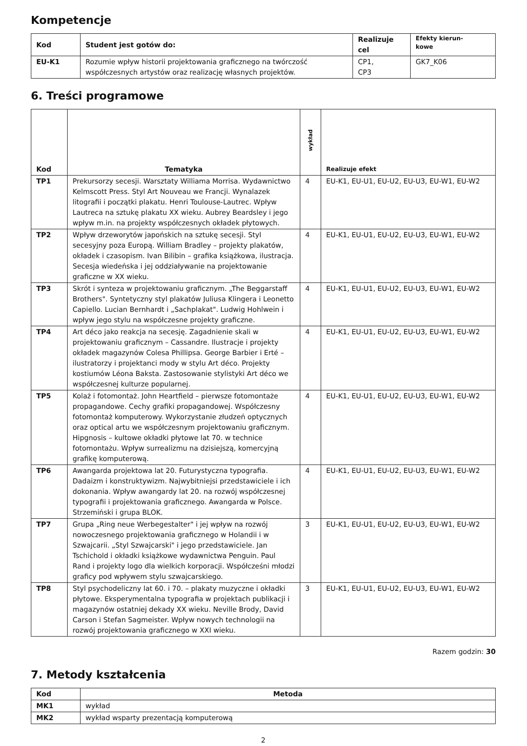Kompetencje
| Kod | Student jest gotów do: | Realizuje cel | Efekty kierun- kowe |
| --- | --- | --- | --- |
| EU-K1 | Rozumie wpływ historii projektowania graficznego na twórczość współczesnych artystów oraz realizację własnych projektów. | CP1, CP3 | GK7_K06 |
6. Treści programowe
| Kod | Tematyka | wykład | Realizuje efekt |
| --- | --- | --- | --- |
| TP1 | Prekursorzy secesji. Warsztaty Williama Morrisa. Wydawnictwo Kelmscott Press. Styl Art Nouveau we Francji. Wynalazek litografii i początki plakatu. Henri Toulouse-Lautrec. Wpływ Lautreca na sztukę plakatu XX wieku. Aubrey Beardsley i jego wpływ m.in. na projekty współczesnych okładek płytowych. | 4 | EU-K1, EU-U1, EU-U2, EU-U3, EU-W1, EU-W2 |
| TP2 | Wpływ drzeworytów japońskich na sztukę secesji. Styl secesyjny poza Europą. William Bradley – projekty plakatów, okładek i czasopism. Ivan Bilibin – grafika książkowa, ilustracja. Secesja wiedeńska i jej oddziaływanie na projektowanie graficzne w XX wieku. | 4 | EU-K1, EU-U1, EU-U2, EU-U3, EU-W1, EU-W2 |
| TP3 | Skrót i synteza w projektowaniu graficznym. „The Beggarstaff Brothers". Syntetyczny styl plakatów Juliusa Klingera i Leonetto Capiello. Lucian Bernhardt i „Sachplakat". Ludwig Hohlwein i wpływ jego stylu na współczesne projekty graficzne. | 4 | EU-K1, EU-U1, EU-U2, EU-U3, EU-W1, EU-W2 |
| TP4 | Art déco jako reakcja na secesję. Zagadnienie skali w projektowaniu graficznym – Cassandre. Ilustracje i projekty okładek magazynów Colesa Phillipsa. George Barbier i Erté – ilustratorzy i projektanci mody w stylu Art déco. Projekty kostiumów Léona Baksta. Zastosowanie stylistyki Art déco we współczesnej kulturze popularnej. | 4 | EU-K1, EU-U1, EU-U2, EU-U3, EU-W1, EU-W2 |
| TP5 | Kolaż i fotomontaż. John Heartfield – pierwsze fotomontaże propagandowe. Cechy grafiki propagandowej. Współczesny fotomontaż komputerowy. Wykorzystanie złudzeń optycznych oraz optical artu we współczesnym projektowaniu graficznym. Hipgnosis – kultowe okładki płytowe lat 70. w technice fotomontażu. Wpływ surrealizmu na dzisiejszą, komercyjną grafikę komputerową. | 4 | EU-K1, EU-U1, EU-U2, EU-U3, EU-W1, EU-W2 |
| TP6 | Awangarda projektowa lat 20. Futurystyczna typografia. Dadaizm i konstruktywizm. Najwybitniejsi przedstawiciele i ich dokonania. Wpływ awangardy lat 20. na rozwój współczesnej typografii i projektowania graficznego. Awangarda w Polsce. Strzemiński i grupa BLOK. | 4 | EU-K1, EU-U1, EU-U2, EU-U3, EU-W1, EU-W2 |
| TP7 | Grupa „Ring neue Werbegestalter" i jej wpływ na rozwój nowoczesnego projektowania graficznego w Holandii i w Szwajcarii. „Styl Szwajcarski" i jego przedstawiciele. Jan Tschichold i okładki książkowe wydawnictwa Penguin. Paul Rand i projekty logo dla wielkich korporacji. Współcześni młodzi graficy pod wpływem stylu szwajcarskiego. | 3 | EU-K1, EU-U1, EU-U2, EU-U3, EU-W1, EU-W2 |
| TP8 | Styl psychodeliczny lat 60. i 70. – plakaty muzyczne i okładki płytowe. Eksperymentalna typografia w projektach publikacji i magazynów ostatniej dekady XX wieku. Neville Brody, David Carson i Stefan Sagmeister. Wpływ nowych technologii na rozwój projektowania graficznego w XXI wieku. | 3 | EU-K1, EU-U1, EU-U2, EU-U3, EU-W1, EU-W2 |
Razem godzin: 30
7. Metody kształcenia
| Kod | Metoda |
| --- | --- |
| MK1 | wykład |
| MK2 | wykład wsparty prezentacją komputerową |
2